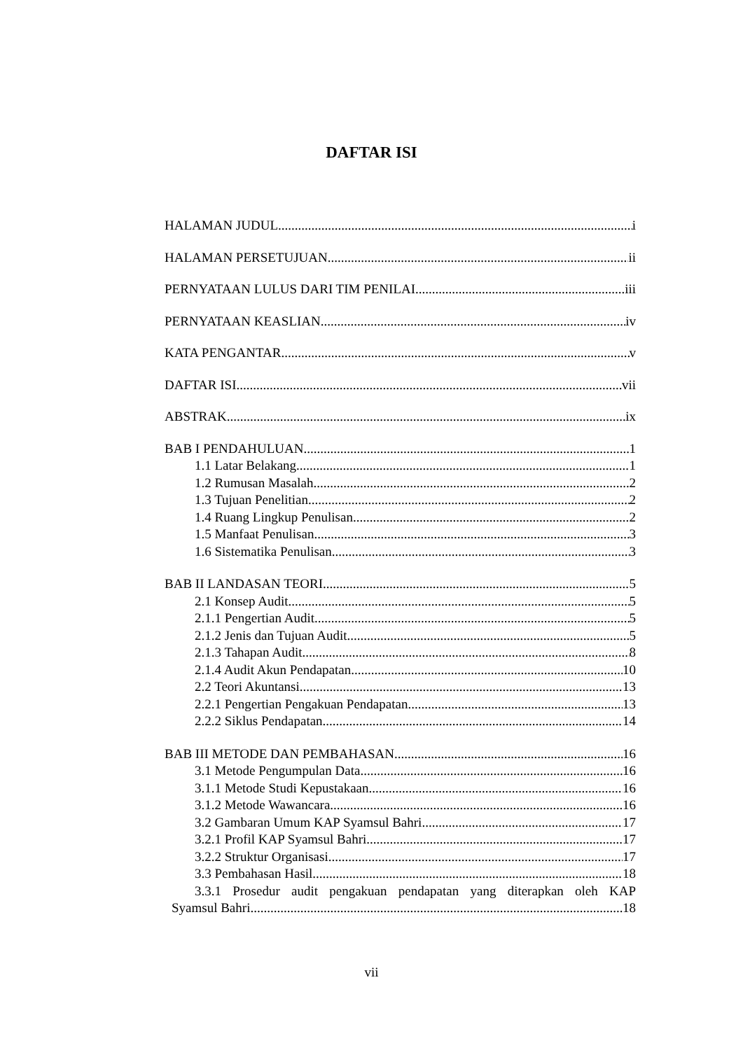DAFTAR ISI
HALAMAN JUDUL i
HALAMAN PERSETUJUAN ii
PERNYATAAN LULUS DARI TIM PENILAI iii
PERNYATAAN KEASLIAN iv
KATA PENGANTAR v
DAFTAR ISI vii
ABSTRAK ix
BAB I PENDAHULUAN 1
1.1 Latar Belakang 1
1.2 Rumusan Masalah 2
1.3 Tujuan Penelitian 2
1.4 Ruang Lingkup Penulisan 2
1.5 Manfaat Penulisan 3
1.6 Sistematika Penulisan 3
BAB II LANDASAN TEORI 5
2.1 Konsep Audit 5
2.1.1 Pengertian Audit 5
2.1.2 Jenis dan Tujuan Audit 5
2.1.3 Tahapan Audit 8
2.1.4 Audit Akun Pendapatan 10
2.2 Teori Akuntansi 13
2.2.1 Pengertian Pengakuan Pendapatan 13
2.2.2 Siklus Pendapatan 14
BAB III METODE DAN PEMBAHASAN 16
3.1 Metode Pengumpulan Data 16
3.1.1 Metode Studi Kepustakaan 16
3.1.2 Metode Wawancara 16
3.2 Gambaran Umum KAP Syamsul Bahri 17
3.2.1 Profil KAP Syamsul Bahri 17
3.2.2 Struktur Organisasi 17
3.3 Pembahasan Hasil 18
3.3.1 Prosedur audit pengakuan pendapatan yang diterapkan oleh KAP
Syamsul Bahri 18
vii